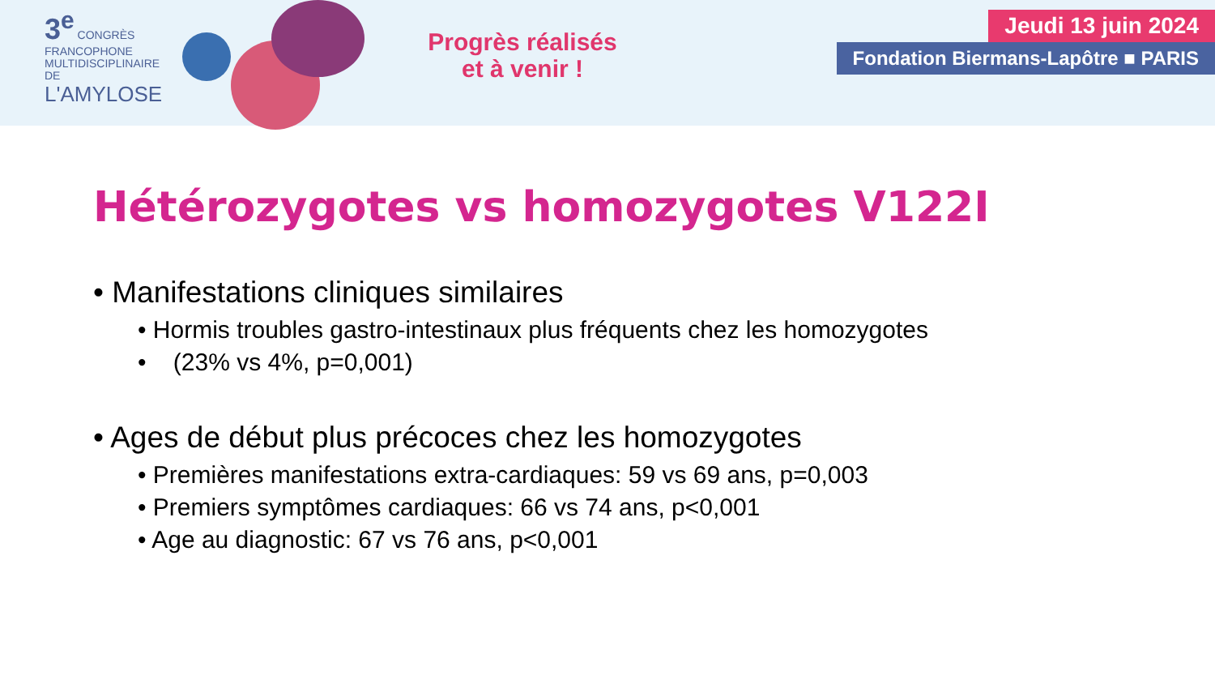3<sup>e</sup> CONGRÈS
FRANCOPHONE
MULTIDISCIPLINAIRE
DE
L'AMYLOSE
Progrès réalisés
et à venir !
Jeudi 13 juin 2024
Fondation Biermans-Lapôtre ■ PARIS
Hétérozygotes vs homozygotes V122I
• Manifestations cliniques similaires
• Hormis troubles gastro-intestinaux plus fréquents chez les homozygotes
• (23% vs 4%, p=0,001)
• Ages de début plus précoces chez les homozygotes
• Premières manifestations extra-cardiaques: 59 vs 69 ans, p=0,003
• Premiers symptômes cardiaques: 66 vs 74 ans, p<0,001
• Age au diagnostic: 67 vs 76 ans, p<0,001